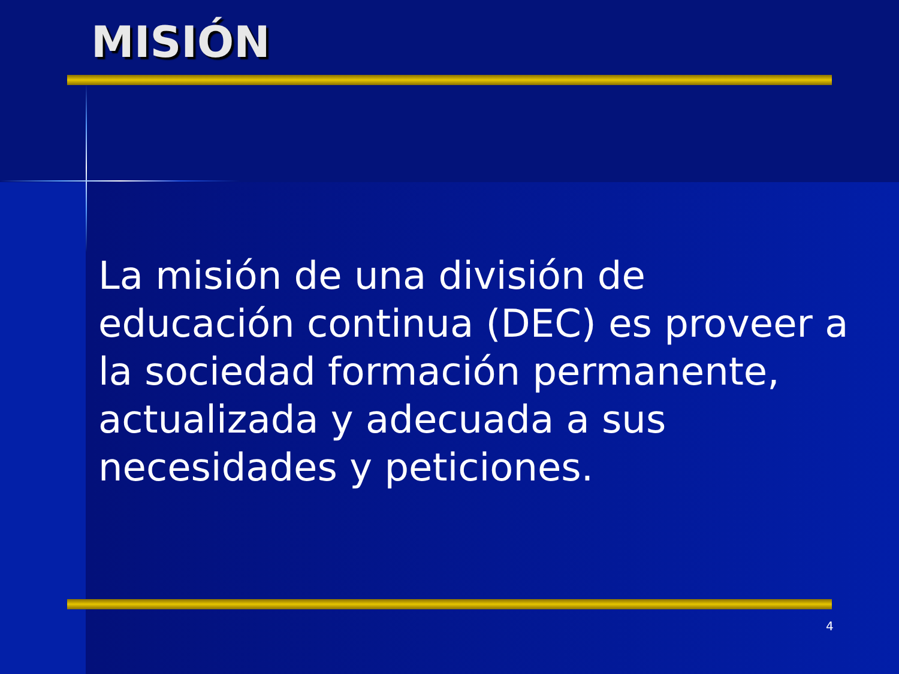MISIÓN
La misión de una división de educación continua (DEC) es proveer a la sociedad formación permanente, actualizada y adecuada a sus necesidades y peticiones.
4